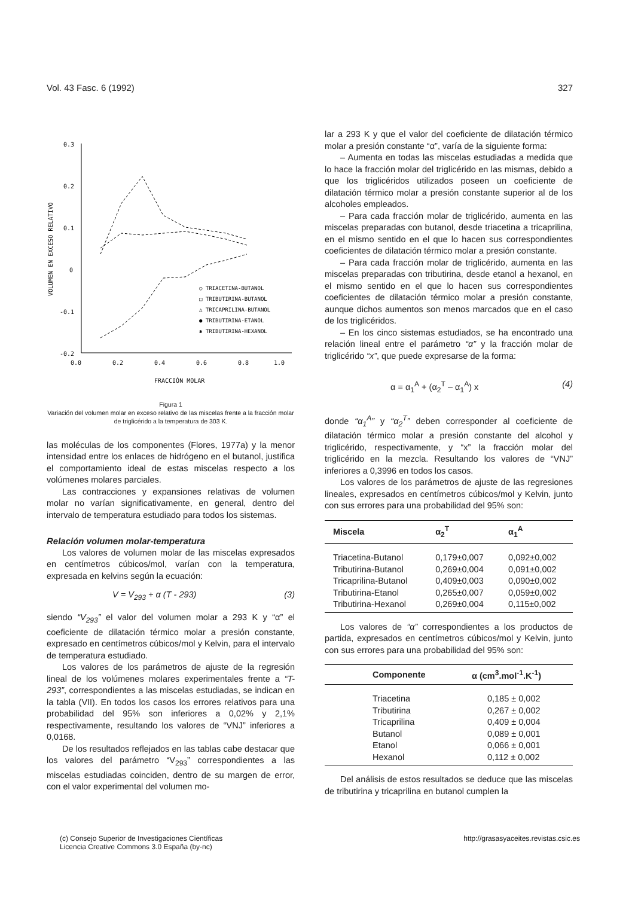Vol. 43 Fasc. 6 (1992) 327
0.3
0.2
0.1
0
-0.1
-0.2
-0.3
0.0
0.2
0.4
0.6
0.8
1.0
FRACCIÓN MOLAR
VOLUMEN EN EXCESO RELATIVO
○ TRIACETINA-BUTANOL
□ TRIBUTIRINA-BUTANOL
△ TRICAPRILINA-BUTANOL
● TRIBUTIRINA-ETANOL
✱ TRIBUTIRINA-HEXANOL
Figura 1
Variación del volumen molar en exceso relativo de las miscelas frente a la fracción molar de triglicérido a la temperatura de 303 K.
las moléculas de los componentes (Flores, 1977a) y la menor intensidad entre los enlaces de hidrógeno en el butanol, justifica el comportamiento ideal de estas miscelas respecto a los volúmenes molares parciales.
Las contracciones y expansiones relativas de volumen molar no varían significativamente, en general, dentro del intervalo de temperatura estudiado para todos los sistemas.
Relación volumen molar-temperatura
Los valores de volumen molar de las miscelas expresados en centímetros cúbicos/mol, varían con la temperatura, expresada en kelvins según la ecuación:
V = V<sub>293</sub> + α (T - 293) (3)
siendo “V<sub>293</sub>” el valor del volumen molar a 293 K y “α” el coeficiente de dilatación térmico molar a presión constante, expresado en centímetros cúbicos/mol y Kelvin, para el intervalo de temperatura estudiado.
Los valores de los parámetros de ajuste de la regresión lineal de los volúmenes molares experimentales frente a “T-293”, correspondientes a las miscelas estudiadas, se indican en la tabla (VII). En todos los casos los errores relativos para una probabilidad del 95% son inferiores a 0,02% y 2,1% respectivamente, resultando los valores de “VNJ” inferiores a 0,0168.
De los resultados reflejados en las tablas cabe destacar que los valores del parámetro “V<sub>293</sub>” correspondientes a las miscelas estudiadas coinciden, dentro de su margen de error, con el valor experimental del volumen mo-
lar a 293 K y que el valor del coeficiente de dilatación térmico molar a presión constante “α”, varía de la siguiente forma:
– Aumenta en todas las miscelas estudiadas a medida que lo hace la fracción molar del triglicérido en las mismas, debido a que los triglicéridos utilizados poseen un coeficiente de dilatación térmico molar a presión constante superior al de los alcoholes empleados.
– Para cada fracción molar de triglicérido, aumenta en las miscelas preparadas con butanol, desde triacetina a tricaprilina, en el mismo sentido en el que lo hacen sus correspondientes coeficientes de dilatación térmico molar a presión constante.
– Para cada fracción molar de triglicérido, aumenta en las miscelas preparadas con tributirina, desde etanol a hexanol, en el mismo sentido en el que lo hacen sus correspondientes coeficientes de dilatación térmico molar a presión constante, aunque dichos aumentos son menos marcados que en el caso de los triglicéridos.
– En los cinco sistemas estudiados, se ha encontrado una relación lineal entre el parámetro “α” y la fracción molar de triglicérido “x”, que puede expresarse de la forma:
α = α<sub>1</sub><sup>A</sup> + (α<sub>2</sub><sup>T</sup> – α<sub>1</sub><sup>A</sup>) x (4)
donde “α<sub>1</sub><sup>A</sup>” y “α<sub>2</sub><sup>T</sup>” deben corresponder al coeficiente de dilatación térmico molar a presión constante del alcohol y triglicérido, respectivamente, y “x” la fracción molar del triglicérido en la mezcla. Resultando los valores de “VNJ” inferiores a 0,3996 en todos los casos.
Los valores de los parámetros de ajuste de las regresiones lineales, expresados en centímetros cúbicos/mol y Kelvin, junto con sus errores para una probabilidad del 95% son:
| Miscela | α<sub>2</sub><sup>T</sup> | α<sub>1</sub><sup>A</sup> |
| --- | --- | --- |
| Triacetina-Butanol | 0,179±0,007 | 0,092±0,002 |
| Tributirina-Butanol | 0,269±0,004 | 0,091±0,002 |
| Tricaprilina-Butanol | 0,409±0,003 | 0,090±0,002 |
| Tributirina-Etanol | 0,265±0,007 | 0,059±0,002 |
| Tributirina-Hexanol | 0,269±0,004 | 0,115±0,002 |
Los valores de “α” correspondientes a los productos de partida, expresados en centímetros cúbicos/mol y Kelvin, junto con sus errores para una probabilidad del 95% son:
| Componente | α (cm<sup>3</sup>.mol<sup>-1</sup>.K<sup>-1</sup>) |
| --- | --- |
| Triacetina | 0,185 ± 0,002 |
| Tributirina | 0,267 ± 0,002 |
| Tricaprilina | 0,409 ± 0,004 |
| Butanol | 0,089 ± 0,001 |
| Etanol | 0,066 ± 0,001 |
| Hexanol | 0,112 ± 0,002 |
Del análisis de estos resultados se deduce que las miscelas de tributirina y tricaprilina en butanol cumplen la
(c) Consejo Superior de Investigaciones Científicas
Licencia Creative Commons 3.0 España (by-nc) http://grasasyaceites.revistas.csic.es